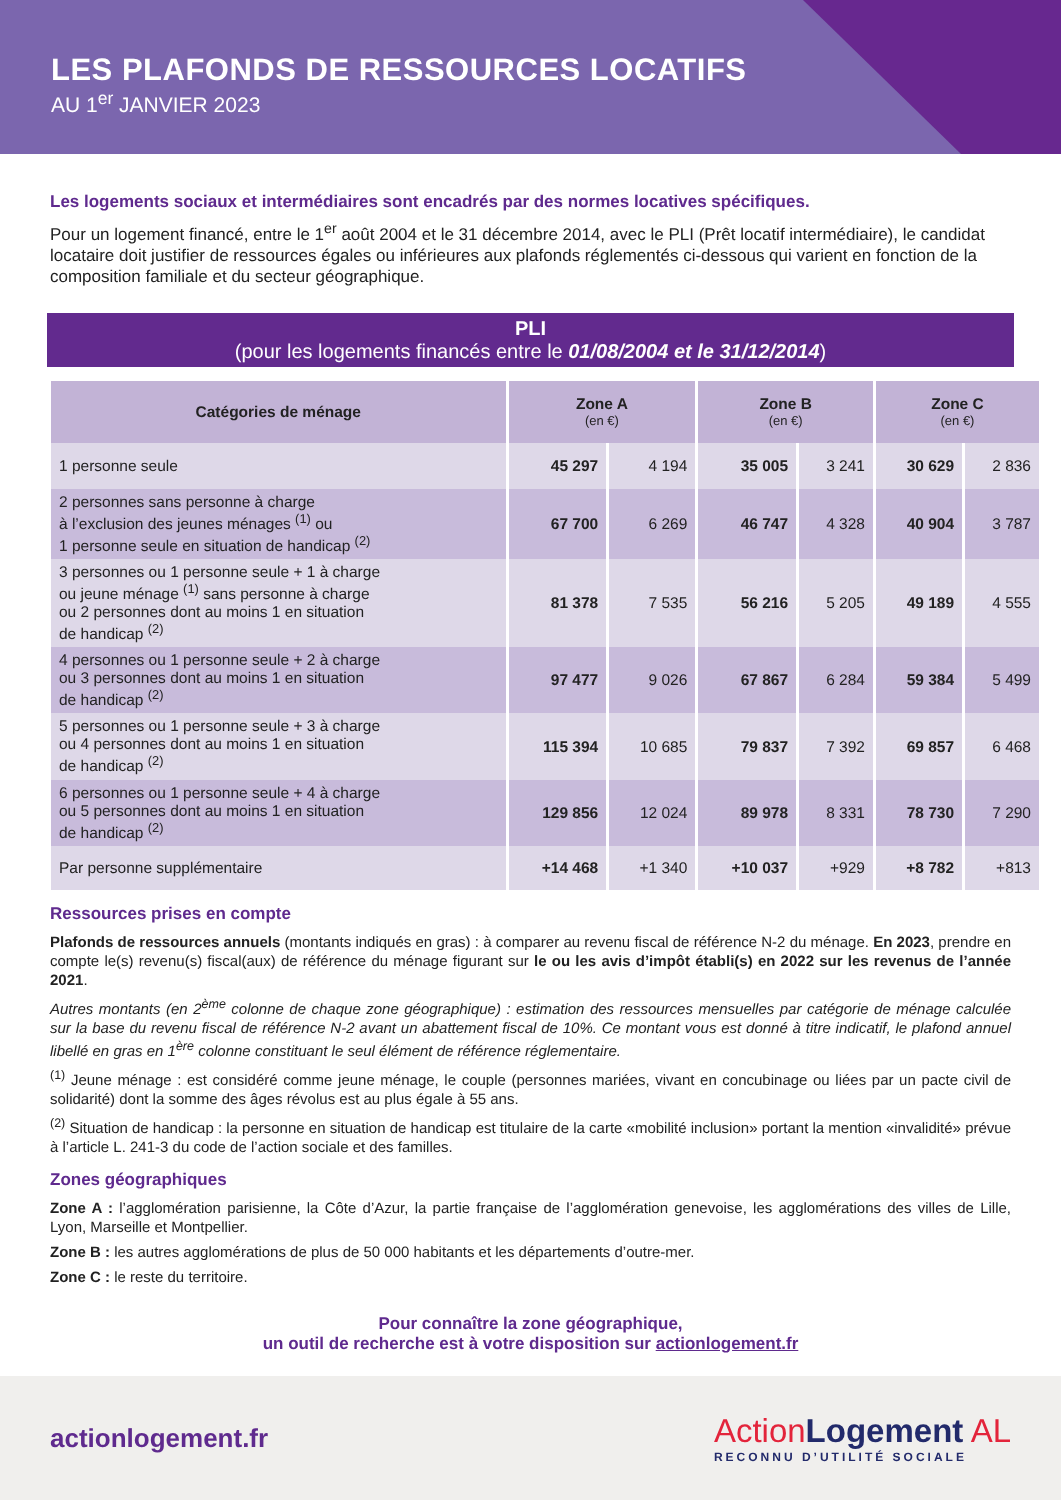LES PLAFONDS DE RESSOURCES LOCATIFS
AU 1<sup>er</sup> JANVIER 2023
Les logements sociaux et intermédiaires sont encadrés par des normes locatives spécifiques.
Pour un logement financé, entre le 1<sup>er</sup> août 2004 et le 31 décembre 2014, avec le PLI (Prêt locatif intermédiaire), le candidat locataire doit justifier de ressources égales ou inférieures aux plafonds réglementés ci-dessous qui varient en fonction de la composition familiale et du secteur géographique.
PLI
(pour les logements financés entre le 01/08/2004 et le 31/12/2014)
| Catégories de ménage | Zone A (en €) | | Zone B (en €) | | Zone C (en €) | |
| --- | --- | --- | --- | --- | --- | --- |
| 1 personne seule | 45 297 | 4 194 | 35 005 | 3 241 | 30 629 | 2 836 |
| 2 personnes sans personne à charge à l’exclusion des jeunes ménages <sup>(1)</sup> ou 1 personne seule en situation de handicap <sup>(2)</sup> | 67 700 | 6 269 | 46 747 | 4 328 | 40 904 | 3 787 |
| 3 personnes ou 1 personne seule + 1 à charge ou jeune ménage <sup>(1)</sup> sans personne à charge ou 2 personnes dont au moins 1 en situation de handicap <sup>(2)</sup> | 81 378 | 7 535 | 56 216 | 5 205 | 49 189 | 4 555 |
| 4 personnes ou 1 personne seule + 2 à charge ou 3 personnes dont au moins 1 en situation de handicap <sup>(2)</sup> | 97 477 | 9 026 | 67 867 | 6 284 | 59 384 | 5 499 |
| 5 personnes ou 1 personne seule + 3 à charge ou 4 personnes dont au moins 1 en situation de handicap <sup>(2)</sup> | 115 394 | 10 685 | 79 837 | 7 392 | 69 857 | 6 468 |
| 6 personnes ou 1 personne seule + 4 à charge ou 5 personnes dont au moins 1 en situation de handicap <sup>(2)</sup> | 129 856 | 12 024 | 89 978 | 8 331 | 78 730 | 7 290 |
| Par personne supplémentaire | +14 468 | +1 340 | +10 037 | +929 | +8 782 | +813 |
Ressources prises en compte
Plafonds de ressources annuels (montants indiqués en gras) : à comparer au revenu fiscal de référence N-2 du ménage. En 2023, prendre en compte le(s) revenu(s) fiscal(aux) de référence du ménage figurant sur le ou les avis d’impôt établi(s) en 2022 sur les revenus de l’année 2021.
Autres montants (en 2<sup>ème</sup> colonne de chaque zone géographique) : estimation des ressources mensuelles par catégorie de ménage calculée sur la base du revenu fiscal de référence N-2 avant un abattement fiscal de 10%. Ce montant vous est donné à titre indicatif, le plafond annuel libellé en gras en 1<sup>ère</sup> colonne constituant le seul élément de référence réglementaire.
<sup>(1)</sup> Jeune ménage : est considéré comme jeune ménage, le couple (personnes mariées, vivant en concubinage ou liées par un pacte civil de solidarité) dont la somme des âges révolus est au plus égale à 55 ans.
<sup>(2)</sup> Situation de handicap : la personne en situation de handicap est titulaire de la carte «mobilité inclusion» portant la mention «invalidité» prévue à l’article L. 241-3 du code de l’action sociale et des familles.
Zones géographiques
Zone A : l’agglomération parisienne, la Côte d’Azur, la partie française de l’agglomération genevoise, les agglomérations des villes de Lille, Lyon, Marseille et Montpellier.
Zone B : les autres agglomérations de plus de 50 000 habitants et les départements d’outre-mer.
Zone C : le reste du territoire.
Pour connaître la zone géographique,
un outil de recherche est à votre disposition sur actionlogement.fr
actionlogement.fr
ActionLogement AL
RECONNU D’UTILITÉ SOCIALE